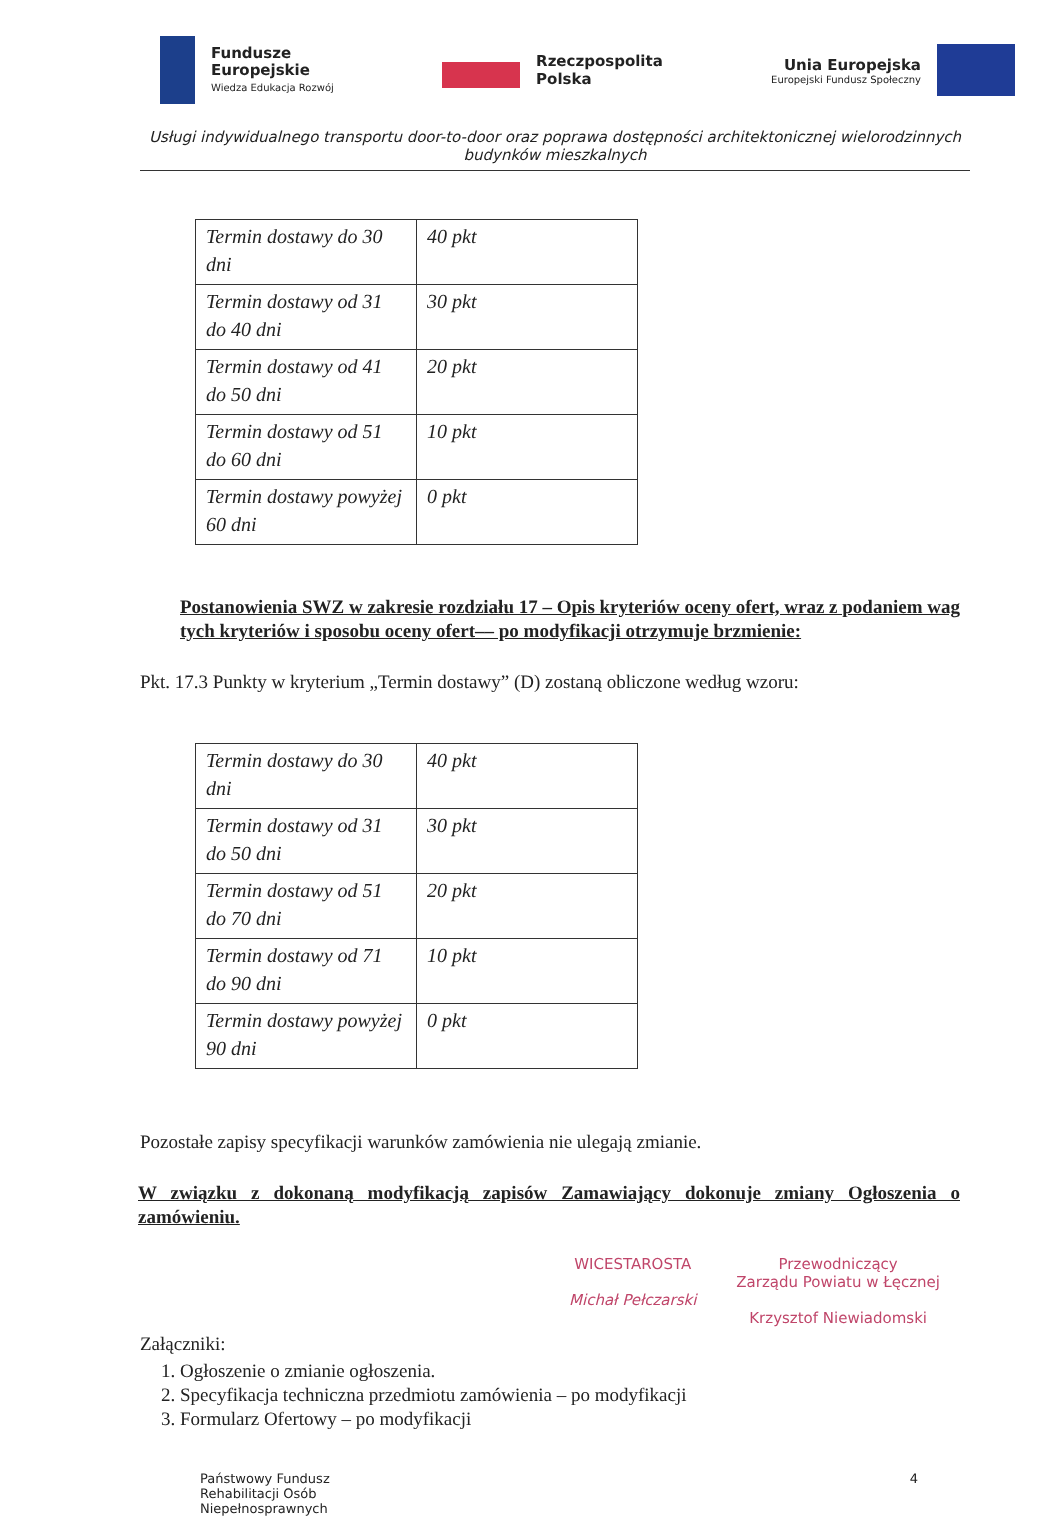Fundusze
Europejskie
Wiedza Edukacja Rozwój
Rzeczpospolita
Polska
Unia Europejska
Europejski Fundusz Społeczny
Usługi indywidualnego transportu door-to-door oraz poprawa dostępności architektonicznej wielorodzinnych budynków mieszkalnych
| Termin dostawy do 30 dni | 40 pkt |
| Termin dostawy od 31 do 40 dni | 30 pkt |
| Termin dostawy od 41 do 50 dni | 20 pkt |
| Termin dostawy od 51 do 60 dni | 10 pkt |
| Termin dostawy powyżej 60 dni | 0 pkt |
Postanowienia SWZ w zakresie rozdziału 17 – Opis kryteriów oceny ofert, wraz z podaniem wag tych kryteriów i sposobu oceny ofert–– po modyfikacji otrzymuje brzmienie:
Pkt. 17.3 Punkty w kryterium „Termin dostawy” (D) zostaną obliczone według wzoru:
| Termin dostawy do 30 dni | 40 pkt |
| Termin dostawy od 31 do 50 dni | 30 pkt |
| Termin dostawy od 51 do 70 dni | 20 pkt |
| Termin dostawy od 71 do 90 dni | 10 pkt |
| Termin dostawy powyżej 90 dni | 0 pkt |
Pozostałe zapisy specyfikacji warunków zamówienia nie ulegają zmianie.
W związku z dokonaną modyfikacją zapisów Zamawiający dokonuje zmiany Ogłoszenia o zamówieniu.
WICESTAROSTA
Michał Pełczarski
Przewodniczący
Zarządu Powiatu w Łęcznej
Krzysztof Niewiadomski
Załączniki:
1. Ogłoszenie o zmianie ogłoszenia.
2. Specyfikacja techniczna przedmiotu zamówienia – po modyfikacji
3. Formularz Ofertowy – po modyfikacji
Państwowy Fundusz
Rehabilitacji Osób
Niepełnosprawnych
4